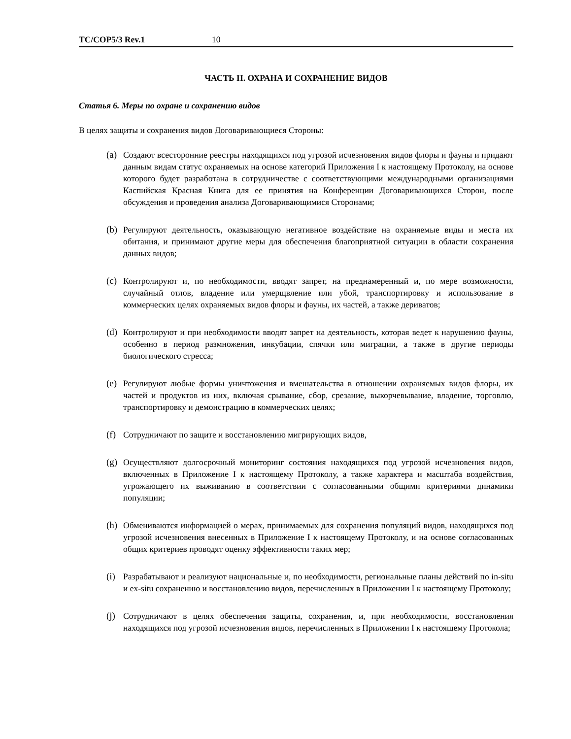TC/COP5/3 Rev.1 10
ЧАСТЬ II. ОХРАНА И СОХРАНЕНИЕ ВИДОВ
Статья 6. Меры по охране и сохранению видов
В целях защиты и сохранения видов Договаривающиеся Стороны:
(a) Создают всесторонние реестры находящихся под угрозой исчезновения видов флоры и фауны и придают данным видам статус охраняемых на основе категорий Приложения I к настоящему Протоколу, на основе которого будет разработана в сотрудничестве с соответствующими международными организациями Каспийская Красная Книга для ее принятия на Конференции Договаривающихся Сторон, после обсуждения и проведения анализа Договаривающимися Сторонами;
(b) Регулируют деятельность, оказывающую негативное воздействие на охраняемые виды и места их обитания, и принимают другие меры для обеспечения благоприятной ситуации в области сохранения данных видов;
(c) Контролируют и, по необходимости, вводят запрет, на преднамеренный и, по мере возможности, случайный отлов, владение или умерщвление или убой, транспортировку и использование в коммерческих целях охраняемых видов флоры и фауны, их частей, а также дериватов;
(d) Контролируют и при необходимости вводят запрет на деятельность, которая ведет к нарушению фауны, особенно в период размножения, инкубации, спячки или миграции, а также в другие периоды биологического стресса;
(e) Регулируют любые формы уничтожения и вмешательства в отношении охраняемых видов флоры, их частей и продуктов из них, включая срывание, сбор, срезание, выкорчевывание, владение, торговлю, транспортировку и демонстрацию в коммерческих целях;
(f) Сотрудничают по защите и восстановлению мигрирующих видов,
(g) Осуществляют долгосрочный мониторинг состояния находящихся под угрозой исчезновения видов, включенных в Приложение I к настоящему Протоколу, а также характера и масштаба воздействия, угрожающего их выживанию в соответствии с согласованными общими критериями динамики популяции;
(h) Обмениваются информацией о мерах, принимаемых для сохранения популяций видов, находящихся под угрозой исчезновения внесенных в Приложение I к настоящему Протоколу, и на основе согласованных общих критериев проводят оценку эффективности таких мер;
(i) Разрабатывают и реализуют национальные и, по необходимости, региональные планы действий по in-situ и ex-situ сохранению и восстановлению видов, перечисленных в Приложении I к настоящему Протоколу;
(j) Сотрудничают в целях обеспечения защиты, сохранения, и, при необходимости, восстановления находящихся под угрозой исчезновения видов, перечисленных в Приложении I к настоящему Протокола;